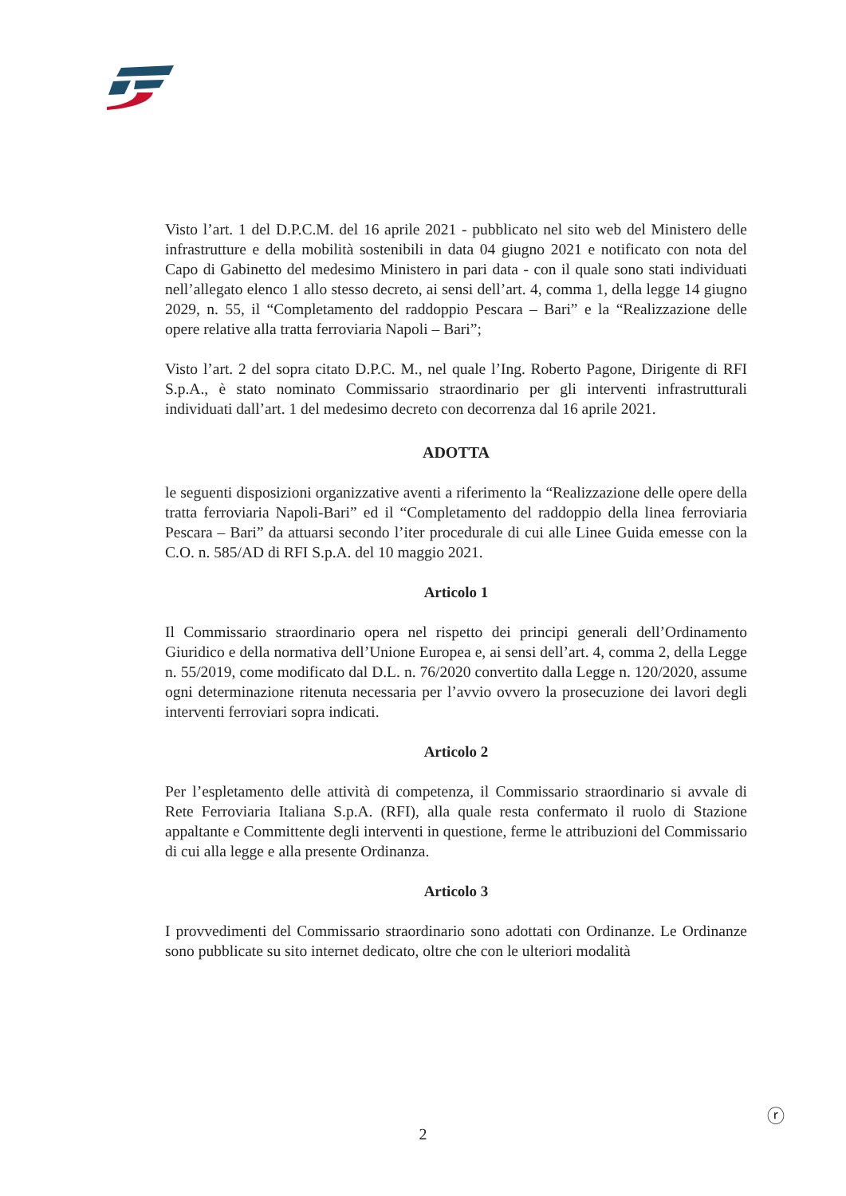Visto l’art. 1 del D.P.C.M. del 16 aprile 2021 - pubblicato nel sito web del Ministero delle infrastrutture e della mobilità sostenibili in data 04 giugno 2021 e notificato con nota del Capo di Gabinetto del medesimo Ministero in pari data - con il quale sono stati individuati nell’allegato elenco 1 allo stesso decreto, ai sensi dell’art. 4, comma 1, della legge 14 giugno 2029, n. 55, il “Completamento del raddoppio Pescara – Bari” e la “Realizzazione delle opere relative alla tratta ferroviaria Napoli – Bari”;
Visto l’art. 2 del sopra citato D.P.C. M., nel quale l’Ing. Roberto Pagone, Dirigente di RFI S.p.A., è stato nominato Commissario straordinario per gli interventi infrastrutturali individuati dall’art. 1 del medesimo decreto con decorrenza dal 16 aprile 2021.
ADOTTA
le seguenti disposizioni organizzative aventi a riferimento la “Realizzazione delle opere della tratta ferroviaria Napoli-Bari” ed il “Completamento del raddoppio della linea ferroviaria Pescara – Bari” da attuarsi secondo l’iter procedurale di cui alle Linee Guida emesse con la C.O. n. 585/AD di RFI S.p.A. del 10 maggio 2021.
Articolo 1
Il Commissario straordinario opera nel rispetto dei principi generali dell’Ordinamento Giuridico e della normativa dell’Unione Europea e, ai sensi dell’art. 4, comma 2, della Legge n. 55/2019, come modificato dal D.L. n. 76/2020 convertito dalla Legge n. 120/2020, assume ogni determinazione ritenuta necessaria per l’avvio ovvero la prosecuzione dei lavori degli interventi ferroviari sopra indicati.
Articolo 2
Per l’espletamento delle attività di competenza, il Commissario straordinario si avvale di Rete Ferroviaria Italiana S.p.A. (RFI), alla quale resta confermato il ruolo di Stazione appaltante e Committente degli interventi in questione, ferme le attribuzioni del Commissario di cui alla legge e alla presente Ordinanza.
Articolo 3
I provvedimenti del Commissario straordinario sono adottati con Ordinanze. Le Ordinanze sono pubblicate su sito internet dedicato, oltre che con le ulteriori modalità
ⓡ
2